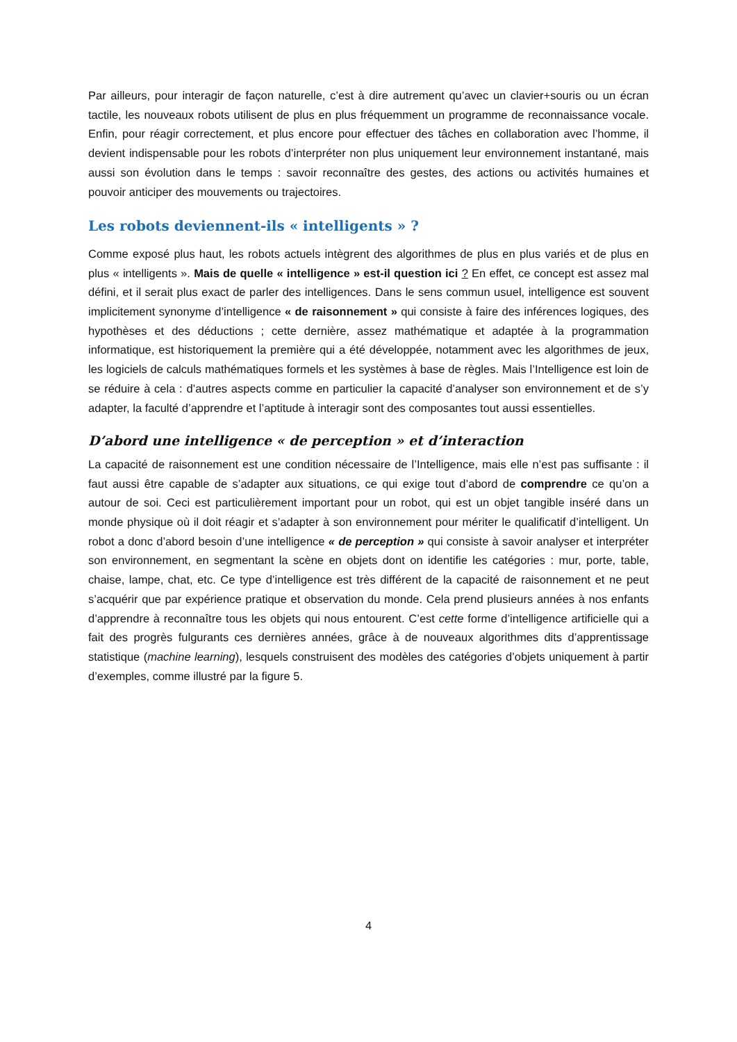Par ailleurs, pour interagir de façon naturelle, c’est à dire autrement qu’avec un clavier+souris ou un écran tactile, les nouveaux robots utilisent de plus en plus fréquemment un programme de reconnaissance vocale. Enfin, pour réagir correctement, et plus encore pour effectuer des tâches en collaboration avec l’homme, il devient indispensable pour les robots d’interpréter non plus uniquement leur environnement instantané, mais aussi son évolution dans le temps : savoir reconnaître des gestes, des actions ou activités humaines et pouvoir anticiper des mouvements ou trajectoires.
Les robots deviennent-ils « intelligents » ?
Comme exposé plus haut, les robots actuels intègrent des algorithmes de plus en plus variés et de plus en plus « intelligents ». Mais de quelle « intelligence » est-il question ici ? En effet, ce concept est assez mal défini, et il serait plus exact de parler des intelligences. Dans le sens commun usuel, intelligence est souvent implicitement synonyme d’intelligence « de raisonnement » qui consiste à faire des inférences logiques, des hypothèses et des déductions ; cette dernière, assez mathématique et adaptée à la programmation informatique, est historiquement la première qui a été développée, notamment avec les algorithmes de jeux, les logiciels de calculs mathématiques formels et les systèmes à base de règles. Mais l’Intelligence est loin de se réduire à cela : d’autres aspects comme en particulier la capacité d’analyser son environnement et de s’y adapter, la faculté d’apprendre et l’aptitude à interagir sont des composantes tout aussi essentielles.
D’abord une intelligence « de perception » et d’interaction
La capacité de raisonnement est une condition nécessaire de l’Intelligence, mais elle n’est pas suffisante : il faut aussi être capable de s’adapter aux situations, ce qui exige tout d’abord de comprendre ce qu’on a autour de soi. Ceci est particulièrement important pour un robot, qui est un objet tangible inséré dans un monde physique où il doit réagir et s’adapter à son environnement pour mériter le qualificatif d’intelligent. Un robot a donc d’abord besoin d’une intelligence « de perception » qui consiste à savoir analyser et interpréter son environnement, en segmentant la scène en objets dont on identifie les catégories : mur, porte, table, chaise, lampe, chat, etc. Ce type d’intelligence est très différent de la capacité de raisonnement et ne peut s’acquérir que par expérience pratique et observation du monde. Cela prend plusieurs années à nos enfants d’apprendre à reconnaître tous les objets qui nous entourent. C’est cette forme d’intelligence artificielle qui a fait des progrès fulgurants ces dernières années, grâce à de nouveaux algorithmes dits d’apprentissage statistique (machine learning), lesquels construisent des modèles des catégories d’objets uniquement à partir d’exemples, comme illustré par la figure 5.
4